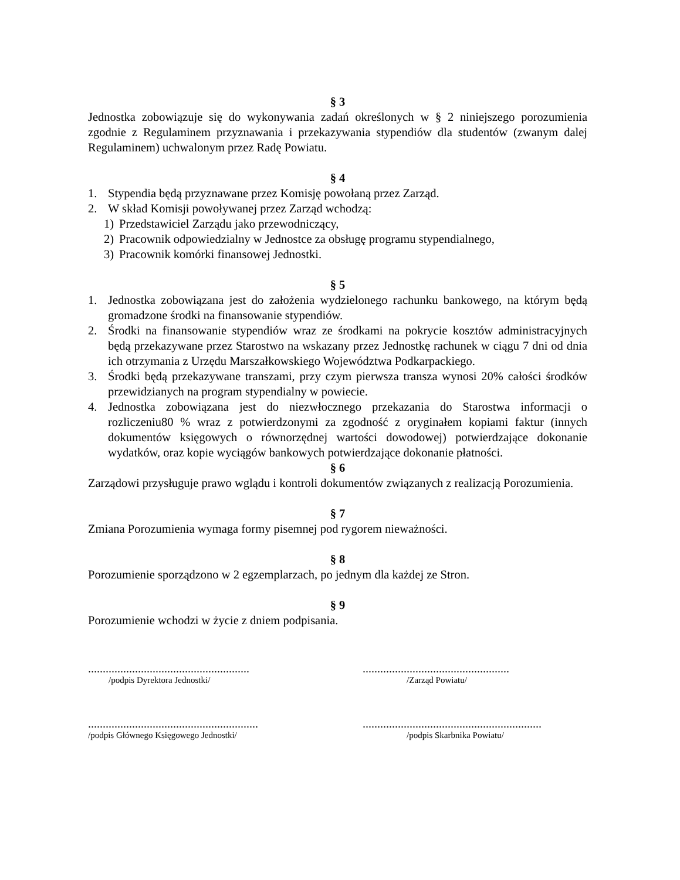§ 3
Jednostka zobowiązuje się do wykonywania zadań określonych w § 2 niniejszego porozumienia zgodnie z Regulaminem przyznawania i przekazywania stypendiów dla studentów (zwanym dalej Regulaminem) uchwalonym przez Radę Powiatu.
§ 4
1. Stypendia będą przyznawane przez Komisję powołaną przez Zarząd.
2. W skład Komisji powoływanej przez Zarząd wchodzą:
1) Przedstawiciel Zarządu jako przewodniczący,
2) Pracownik odpowiedzialny w Jednostce za obsługę programu stypendialnego,
3) Pracownik komórki finansowej Jednostki.
§ 5
1. Jednostka zobowiązana jest do założenia wydzielonego rachunku bankowego, na którym będą gromadzone środki na finansowanie stypendiów.
2. Środki na finansowanie stypendiów wraz ze środkami na pokrycie kosztów administracyjnych będą przekazywane przez Starostwo na wskazany przez Jednostkę rachunek w ciągu 7 dni od dnia ich otrzymania z Urzędu Marszałkowskiego Województwa Podkarpackiego.
3. Środki będą przekazywane transzami, przy czym pierwsza transza wynosi 20% całości środków przewidzianych na program stypendialny w powiecie.
4. Jednostka zobowiązana jest do niezwłocznego przekazania do Starostwa informacji o rozliczeniu80 % wraz z potwierdzonymi za zgodność z oryginałem kopiami faktur (innych dokumentów księgowych o równorzędnej wartości dowodowej) potwierdzające dokonanie wydatków, oraz kopie wyciągów bankowych potwierdzające dokonanie płatności.
§ 6
Zarządowi przysługuje prawo wglądu i kontroli dokumentów związanych z realizacją Porozumienia.
§ 7
Zmiana Porozumienia wymaga formy pisemnej pod rygorem nieważności.
§ 8
Porozumienie sporządzono w 2 egzemplarzach, po jednym dla każdej ze Stron.
§ 9
Porozumienie wchodzi w życie z dniem podpisania.
.......................................................
/podpis Dyrektora Jednostki/
..................................................
/Zarząd Powiatu/
..........................................................
/podpis Głównego Księgowego Jednostki/
.............................................................
/podpis Skarbnika Powiatu/